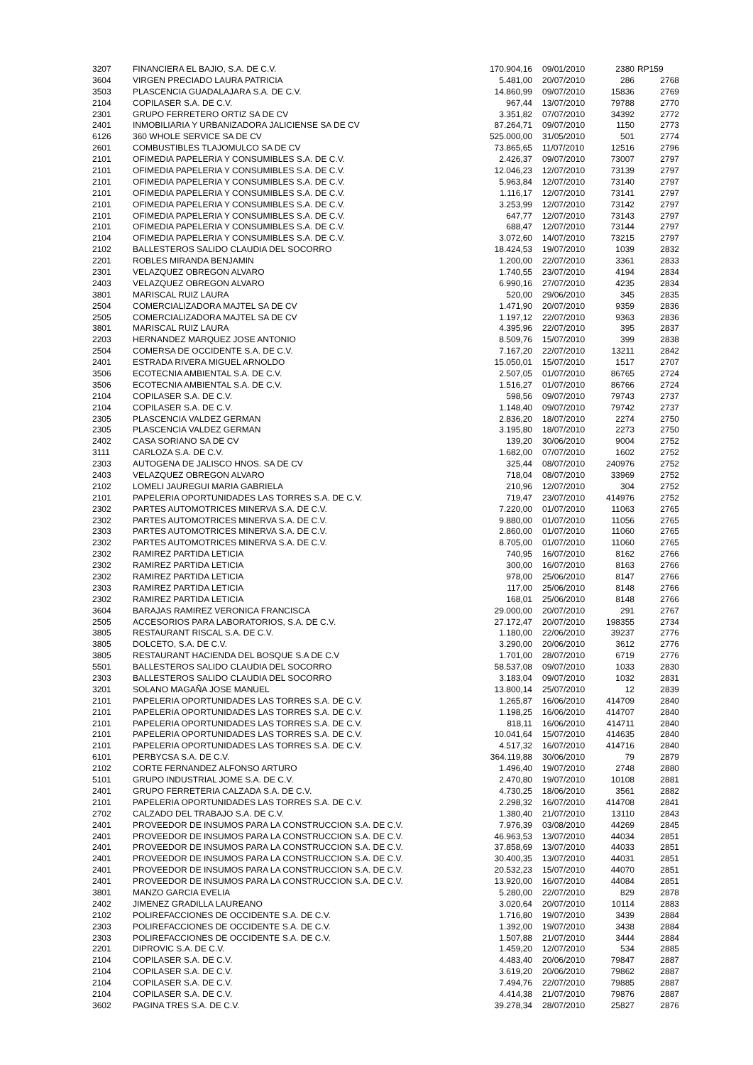| 3207 | FINANCIERA EL BAJIO, S.A. DE C.V. | 170.904,16 | 09/01/2010 | 2380 | RP159 |
| 3604 | VIRGEN PRECIADO LAURA PATRICIA | 5.481,00 | 20/07/2010 | 286 | 2768 |
| 3503 | PLASCENCIA GUADALAJARA S.A. DE C.V. | 14.860,99 | 09/07/2010 | 15836 | 2769 |
| 2104 | COPILASER S.A. DE C.V. | 967,44 | 13/07/2010 | 79788 | 2770 |
| 2301 | GRUPO FERRETERO ORTIZ SA DE CV | 3.351,82 | 07/07/2010 | 34392 | 2772 |
| 2401 | INMOBILIARIA Y URBANIZADORA JALICIENSE SA DE CV | 87.264,71 | 09/07/2010 | 1150 | 2773 |
| 6126 | 360 WHOLE SERVICE SA DE CV | 525.000,00 | 31/05/2010 | 501 | 2774 |
| 2601 | COMBUSTIBLES TLAJOMULCO SA DE CV | 73.865,65 | 11/07/2010 | 12516 | 2796 |
| 2101 | OFIMEDIA PAPELERIA Y CONSUMIBLES S.A. DE C.V. | 2.426,37 | 09/07/2010 | 73007 | 2797 |
| 2101 | OFIMEDIA PAPELERIA Y CONSUMIBLES S.A. DE C.V. | 12.046,23 | 12/07/2010 | 73139 | 2797 |
| 2101 | OFIMEDIA PAPELERIA Y CONSUMIBLES S.A. DE C.V. | 5.963,84 | 12/07/2010 | 73140 | 2797 |
| 2101 | OFIMEDIA PAPELERIA Y CONSUMIBLES S.A. DE C.V. | 1.116,17 | 12/07/2010 | 73141 | 2797 |
| 2101 | OFIMEDIA PAPELERIA Y CONSUMIBLES S.A. DE C.V. | 3.253,99 | 12/07/2010 | 73142 | 2797 |
| 2101 | OFIMEDIA PAPELERIA Y CONSUMIBLES S.A. DE C.V. | 647,77 | 12/07/2010 | 73143 | 2797 |
| 2101 | OFIMEDIA PAPELERIA Y CONSUMIBLES S.A. DE C.V. | 688,47 | 12/07/2010 | 73144 | 2797 |
| 2104 | OFIMEDIA PAPELERIA Y CONSUMIBLES S.A. DE C.V. | 3.072,60 | 14/07/2010 | 73215 | 2797 |
| 2102 | BALLESTEROS SALIDO CLAUDIA DEL SOCORRO | 18.424,53 | 19/07/2010 | 1039 | 2832 |
| 2201 | ROBLES MIRANDA BENJAMIN | 1.200,00 | 22/07/2010 | 3361 | 2833 |
| 2301 | VELAZQUEZ OBREGON ALVARO | 1.740,55 | 23/07/2010 | 4194 | 2834 |
| 2403 | VELAZQUEZ OBREGON ALVARO | 6.990,16 | 27/07/2010 | 4235 | 2834 |
| 3801 | MARISCAL RUIZ LAURA | 520,00 | 29/06/2010 | 345 | 2835 |
| 2504 | COMERCIALIZADORA MAJTEL SA DE CV | 1.471,90 | 20/07/2010 | 9359 | 2836 |
| 2505 | COMERCIALIZADORA MAJTEL SA DE CV | 1.197,12 | 22/07/2010 | 9363 | 2836 |
| 3801 | MARISCAL RUIZ LAURA | 4.395,96 | 22/07/2010 | 395 | 2837 |
| 2203 | HERNANDEZ MARQUEZ JOSE ANTONIO | 8.509,76 | 15/07/2010 | 399 | 2838 |
| 2504 | COMERSA DE OCCIDENTE S.A. DE C.V. | 7.167,20 | 22/07/2010 | 13211 | 2842 |
| 2401 | ESTRADA RIVERA MIGUEL ARNOLDO | 15.050,01 | 15/07/2010 | 1517 | 2707 |
| 3506 | ECOTECNIA AMBIENTAL S.A. DE C.V. | 2.507,05 | 01/07/2010 | 86765 | 2724 |
| 3506 | ECOTECNIA AMBIENTAL S.A. DE C.V. | 1.516,27 | 01/07/2010 | 86766 | 2724 |
| 2104 | COPILASER S.A. DE C.V. | 598,56 | 09/07/2010 | 79743 | 2737 |
| 2104 | COPILASER S.A. DE C.V. | 1.148,40 | 09/07/2010 | 79742 | 2737 |
| 2305 | PLASCENCIA VALDEZ GERMAN | 2.836,20 | 18/07/2010 | 2274 | 2750 |
| 2305 | PLASCENCIA VALDEZ GERMAN | 3.195,80 | 18/07/2010 | 2273 | 2750 |
| 2402 | CASA SORIANO SA DE CV | 139,20 | 30/06/2010 | 9004 | 2752 |
| 3111 | CARLOZA S.A. DE C.V. | 1.682,00 | 07/07/2010 | 1602 | 2752 |
| 2303 | AUTOGENA DE JALISCO HNOS. SA DE CV | 325,44 | 08/07/2010 | 240976 | 2752 |
| 2403 | VELAZQUEZ OBREGON ALVARO | 718,04 | 08/07/2010 | 33969 | 2752 |
| 2102 | LOMELI JAUREGUI MARIA GABRIELA | 210,96 | 12/07/2010 | 304 | 2752 |
| 2101 | PAPELERIA OPORTUNIDADES LAS TORRES S.A. DE C.V. | 719,47 | 23/07/2010 | 414976 | 2752 |
| 2302 | PARTES AUTOMOTRICES MINERVA S.A. DE C.V. | 7.220,00 | 01/07/2010 | 11063 | 2765 |
| 2302 | PARTES AUTOMOTRICES MINERVA S.A. DE C.V. | 9.880,00 | 01/07/2010 | 11056 | 2765 |
| 2303 | PARTES AUTOMOTRICES MINERVA S.A. DE C.V. | 2.860,00 | 01/07/2010 | 11060 | 2765 |
| 2302 | PARTES AUTOMOTRICES MINERVA S.A. DE C.V. | 8.705,00 | 01/07/2010 | 11060 | 2765 |
| 2302 | RAMIREZ PARTIDA LETICIA | 740,95 | 16/07/2010 | 8162 | 2766 |
| 2302 | RAMIREZ PARTIDA LETICIA | 300,00 | 16/07/2010 | 8163 | 2766 |
| 2302 | RAMIREZ PARTIDA LETICIA | 978,00 | 25/06/2010 | 8147 | 2766 |
| 2303 | RAMIREZ PARTIDA LETICIA | 117,00 | 25/06/2010 | 8148 | 2766 |
| 2302 | RAMIREZ PARTIDA LETICIA | 168,01 | 25/06/2010 | 8148 | 2766 |
| 3604 | BARAJAS RAMIREZ VERONICA FRANCISCA | 29.000,00 | 20/07/2010 | 291 | 2767 |
| 2505 | ACCESORIOS PARA LABORATORIOS, S.A. DE C.V. | 27.172,47 | 20/07/2010 | 198355 | 2734 |
| 3805 | RESTAURANT RISCAL S.A. DE C.V. | 1.180,00 | 22/06/2010 | 39237 | 2776 |
| 3805 | DOLCETO, S.A. DE C.V. | 3.290,00 | 20/06/2010 | 3612 | 2776 |
| 3805 | RESTAURANT HACIENDA DEL BOSQUE S.A DE C.V | 1.701,00 | 28/07/2010 | 6719 | 2776 |
| 5501 | BALLESTEROS SALIDO CLAUDIA DEL SOCORRO | 58.537,08 | 09/07/2010 | 1033 | 2830 |
| 2303 | BALLESTEROS SALIDO CLAUDIA DEL SOCORRO | 3.183,04 | 09/07/2010 | 1032 | 2831 |
| 3201 | SOLANO MAGAÑA JOSE MANUEL | 13.800,14 | 25/07/2010 | 12 | 2839 |
| 2101 | PAPELERIA OPORTUNIDADES LAS TORRES S.A. DE C.V. | 1.265,87 | 16/06/2010 | 414709 | 2840 |
| 2101 | PAPELERIA OPORTUNIDADES LAS TORRES S.A. DE C.V. | 1.198,25 | 16/06/2010 | 414707 | 2840 |
| 2101 | PAPELERIA OPORTUNIDADES LAS TORRES S.A. DE C.V. | 818,11 | 16/06/2010 | 414711 | 2840 |
| 2101 | PAPELERIA OPORTUNIDADES LAS TORRES S.A. DE C.V. | 10.041,64 | 15/07/2010 | 414635 | 2840 |
| 2101 | PAPELERIA OPORTUNIDADES LAS TORRES S.A. DE C.V. | 4.517,32 | 16/07/2010 | 414716 | 2840 |
| 6101 | PERBYCSA S.A. DE C.V. | 364.119,88 | 30/06/2010 | 79 | 2879 |
| 2102 | CORTE FERNANDEZ ALFONSO ARTURO | 1.496,40 | 19/07/2010 | 2748 | 2880 |
| 5101 | GRUPO INDUSTRIAL JOME S.A. DE C.V. | 2.470,80 | 19/07/2010 | 10108 | 2881 |
| 2401 | GRUPO FERRETERIA CALZADA S.A. DE C.V. | 4.730,25 | 18/06/2010 | 3561 | 2882 |
| 2101 | PAPELERIA OPORTUNIDADES LAS TORRES S.A. DE C.V. | 2.298,32 | 16/07/2010 | 414708 | 2841 |
| 2702 | CALZADO DEL TRABAJO S.A. DE C.V. | 1.380,40 | 21/07/2010 | 13110 | 2843 |
| 2401 | PROVEEDOR DE INSUMOS PARA LA CONSTRUCCION S.A. DE C.V. | 7.976,39 | 03/08/2010 | 44269 | 2845 |
| 2401 | PROVEEDOR DE INSUMOS PARA LA CONSTRUCCION S.A. DE C.V. | 46.963,53 | 13/07/2010 | 44034 | 2851 |
| 2401 | PROVEEDOR DE INSUMOS PARA LA CONSTRUCCION S.A. DE C.V. | 37.858,69 | 13/07/2010 | 44033 | 2851 |
| 2401 | PROVEEDOR DE INSUMOS PARA LA CONSTRUCCION S.A. DE C.V. | 30.400,35 | 13/07/2010 | 44031 | 2851 |
| 2401 | PROVEEDOR DE INSUMOS PARA LA CONSTRUCCION S.A. DE C.V. | 20.532,23 | 15/07/2010 | 44070 | 2851 |
| 2401 | PROVEEDOR DE INSUMOS PARA LA CONSTRUCCION S.A. DE C.V. | 13.920,00 | 16/07/2010 | 44084 | 2851 |
| 3801 | MANZO GARCIA EVELIA | 5.280,00 | 22/07/2010 | 829 | 2878 |
| 2402 | JIMENEZ GRADILLA LAUREANO | 3.020,64 | 20/07/2010 | 10114 | 2883 |
| 2102 | POLIREFACCIONES DE OCCIDENTE S.A. DE C.V. | 1.716,80 | 19/07/2010 | 3439 | 2884 |
| 2303 | POLIREFACCIONES DE OCCIDENTE S.A. DE C.V. | 1.392,00 | 19/07/2010 | 3438 | 2884 |
| 2303 | POLIREFACCIONES DE OCCIDENTE S.A. DE C.V. | 1.507,88 | 21/07/2010 | 3444 | 2884 |
| 2201 | DIPROVIC S.A. DE C.V. | 1.459,20 | 12/07/2010 | 534 | 2885 |
| 2104 | COPILASER S.A. DE C.V. | 4.483,40 | 20/06/2010 | 79847 | 2887 |
| 2104 | COPILASER S.A. DE C.V. | 3.619,20 | 20/06/2010 | 79862 | 2887 |
| 2104 | COPILASER S.A. DE C.V. | 7.494,76 | 22/07/2010 | 79885 | 2887 |
| 2104 | COPILASER S.A. DE C.V. | 4.414,38 | 21/07/2010 | 79876 | 2887 |
| 3602 | PAGINA TRES S.A. DE C.V. | 39.278,34 | 28/07/2010 | 25827 | 2876 |